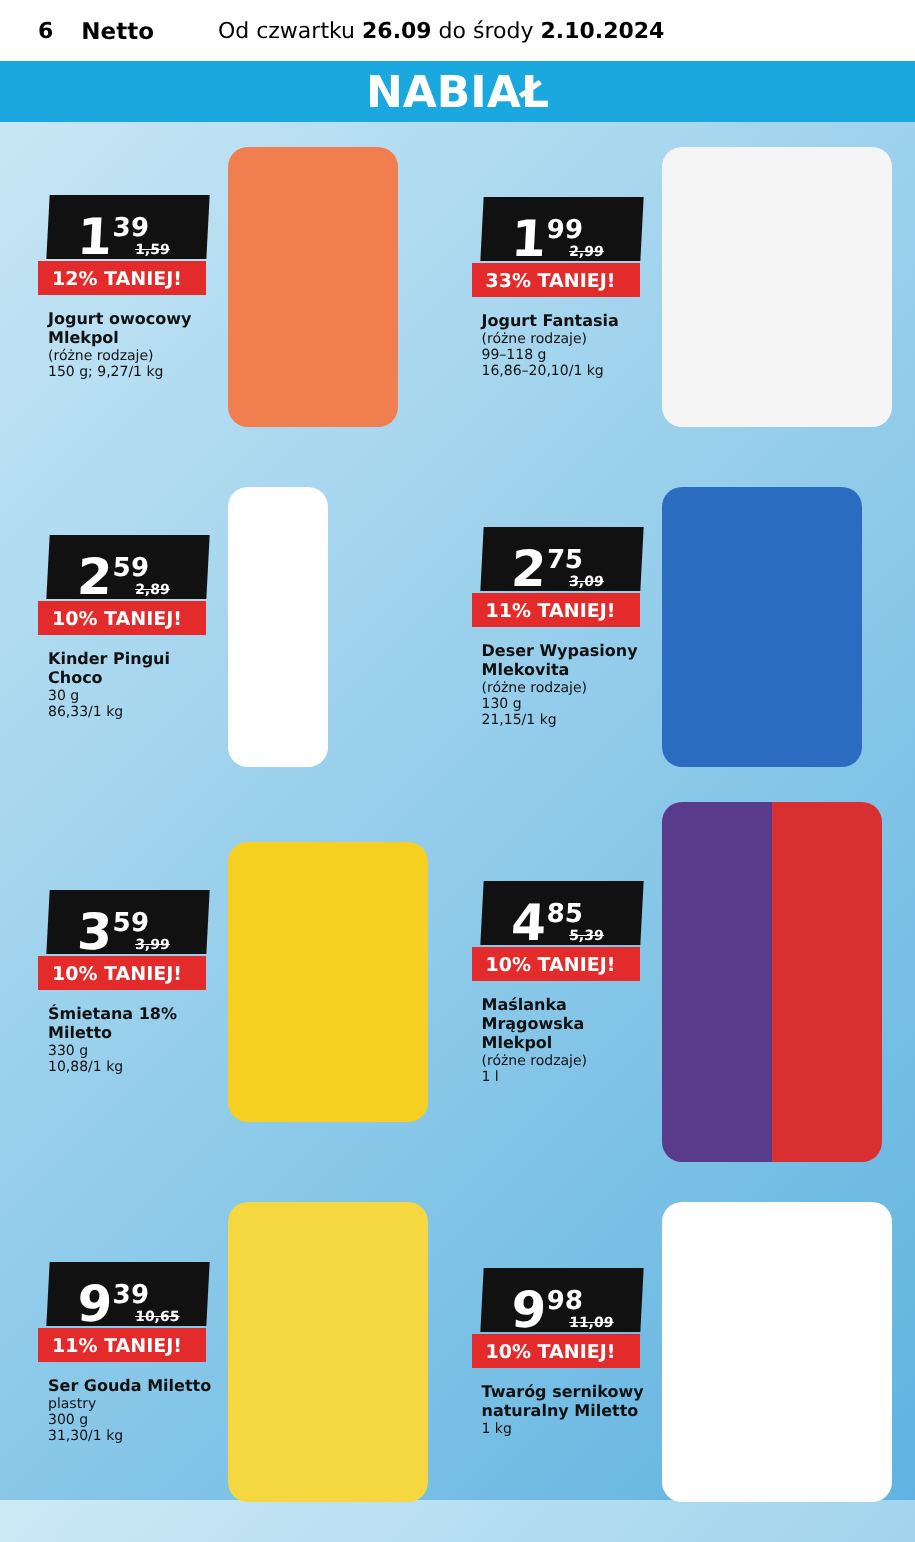6 Netto Od czwartku 26.09 do środy 2.10.2024
NABIAŁ
1<sup>39</sup> 1,59
12% TANIEJ!
Jogurt owocowy Mlekpol
(różne rodzaje)
150 g; 9,27/1 kg
1<sup>99</sup> 2,99
33% TANIEJ!
Jogurt Fantasia
(różne rodzaje)
99–118 g
16,86–20,10/1 kg
2<sup>59</sup> 2,89
10% TANIEJ!
Kinder Pingui Choco
30 g
86,33/1 kg
2<sup>75</sup> 3,09
11% TANIEJ!
Deser Wypasiony Mlekovita
(różne rodzaje)
130 g
21,15/1 kg
3<sup>59</sup> 3,99
10% TANIEJ!
Śmietana 18% Miletto
330 g
10,88/1 kg
4<sup>85</sup> 5,39
10% TANIEJ!
Maślanka Mrągowska Mlekpol
(różne rodzaje)
1 l
9<sup>39</sup> 10,65
11% TANIEJ!
Ser Gouda Miletto
plastry
300 g
31,30/1 kg
9<sup>98</sup> 11,09
10% TANIEJ!
Twaróg sernikowy naturalny Miletto
1 kg